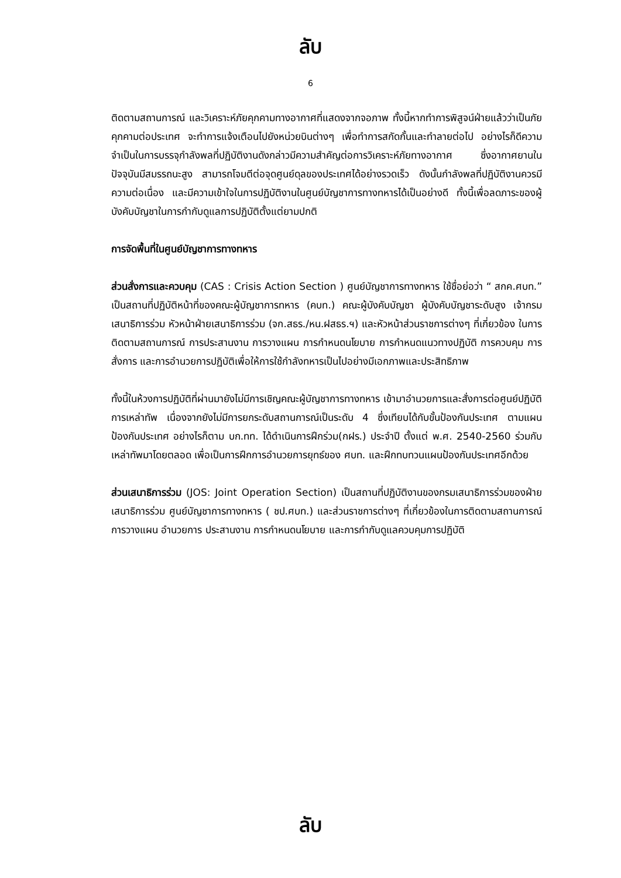ลับ
6
ติดตามสถานการณ์ และวิเคราะห์ภัยคุกคามทางอากาศที่แสดงจากจอภาพ ทั้งนี้หากทำการพิสูจน์ฝ่ายแล้วว่าเป็นภัยคุกคามต่อประเทศ จะทำการแจ้งเตือนไปยังหน่วยบินต่างๆ เพื่อทำการสกัดกั้นและทำลายต่อไป อย่างไรก็ดีความจำเป็นในการบรรจุกำลังพลที่ปฏิบัติงานดังกล่าวมีความสำคัญต่อการวิเคราะห์ภัยทางอากาศ ซึ่งอากาศยานในปัจจุบันมีสมรรถนะสูง สามารถโจมตีต่อจุดศูนย์ดุลของประเทศได้อย่างรวดเร็ว ดังนั้นกำลังพลที่ปฏิบัติงานควรมีความต่อเนื่อง และมีความเข้าใจในการปฏิบัติงานในศูนย์บัญชาการทางทหารได้เป็นอย่างดี ทั้งนี้เพื่อลดภาระของผู้บังคับบัญชาในการกำกับดูแลการปฏิบัติตั้งแต่ยามปกติ
การจัดพื้นที่ในศูนย์บัญชาการทางทหาร
ส่วนสั่งการและควบคุม (CAS : Crisis Action Section ) ศูนย์บัญชาการทางทหาร ใช้ชื่อย่อว่า “ สกค.ศบท.” เป็นสถานที่ปฏิบัติหน้าที่ของคณะผู้บัญชาการทหาร (คบท.) คณะผู้บังคับบัญชา ผู้บังคับบัญชาระดับสูง เจ้ากรมเสนาธิการร่วม หัวหน้าฝ่ายเสนาธิการร่วม (จก.สธร./หน.ฝสธร.ฯ) และหัวหน้าส่วนราชการต่างๆ ที่เกี่ยวข้อง ในการติดตามสถานการณ์ การประสานงาน การวางแผน การกำหนดนโยบาย การกำหนดแนวทางปฏิบัติ การควบคุม การสั่งการ และการอำนวยการปฏิบัติเพื่อให้การใช้กำลังทหารเป็นไปอย่างมีเอกภาพและประสิทธิภาพ
ทั้งนี้ในห้วงการปฏิบัติที่ผ่านมายังไม่มีการเชิญคณะผู้บัญชาการทางทหาร เข้ามาอำนวยการและสั่งการต่อศูนย์ปฏิบัติการเหล่าทัพ เนื่องจากยังไม่มีการยกระดับสถานการณ์เป็นระดับ 4 ซึ่งเทียบได้กับขั้นป้องกันประเทศ ตามแผนป้องกันประเทศ อย่างไรก็ตาม บก.ทท. ได้ดำเนินการฝึกร่วม(กฝร.) ประจำปี ตั้งแต่ พ.ศ. 2540-2560 ร่วมกับเหล่าทัพมาโดยตลอด เพื่อเป็นการฝึกการอำนวยการยุทธ์ของ ศบท. และฝึกทบทวนแผนป้องกันประเทศอีกด้วย
ส่วนเสนาธิการร่วม (JOS: Joint Operation Section) เป็นสถานที่ปฏิบัติงานของกรมเสนาธิการร่วมของฝ่ายเสนาธิการร่วม ศูนย์บัญชาการทางทหาร ( ชป.ศบท.) และส่วนราชการต่างๆ ที่เกี่ยวข้องในการติดตามสถานการณ์ การวางแผน อำนวยการ ประสานงาน การกำหนดนโยบาย และการกำกับดูแลควบคุมการปฏิบัติ
ลับ